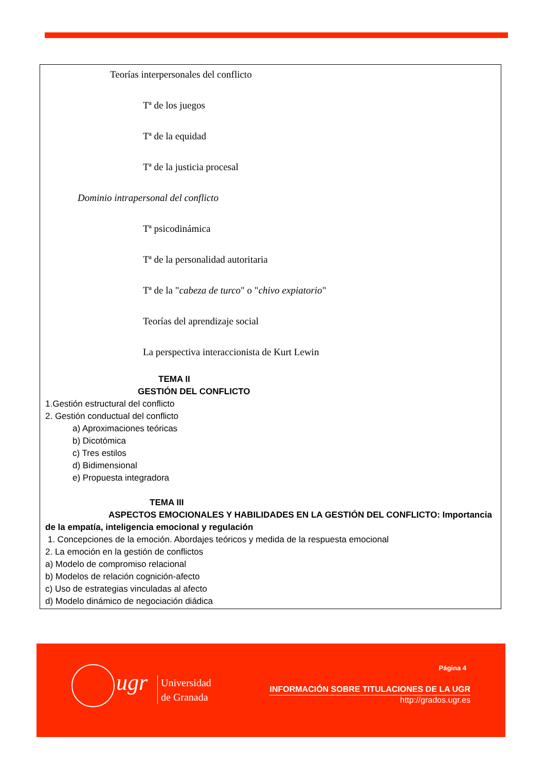Teorías interpersonales del conflicto
Tª de los juegos
Tª de la equidad
Tª de la justicia procesal
Dominio intrapersonal del conflicto
Tª psicodinámica
Tª de la personalidad autoritaria
Tª de la "cabeza de turco" o "chivo expiatorio"
Teorías del aprendizaje social
La perspectiva interaccionista de Kurt Lewin
TEMA II
GESTIÓN DEL CONFLICTO
1.Gestión estructural del conflicto
2. Gestión conductual del conflicto
a) Aproximaciones teóricas
b) Dicotómica
c) Tres estilos
d) Bidimensional
e) Propuesta integradora
TEMA III
ASPECTOS EMOCIONALES Y HABILIDADES EN LA GESTIÓN DEL CONFLICTO: Importancia de la empatía, inteligencia emocional y regulación
1. Concepciones de la emoción. Abordajes teóricos y medida de la respuesta emocional
2. La emoción en la gestión de conflictos
a) Modelo de compromiso relacional
b) Modelos de relación cognición-afecto
c) Uso de estrategias vinculadas al afecto
d) Modelo dinámico de negociación diádica
ugr
Universidad
de Granada
Página 4
INFORMACIÓN SOBRE TITULACIONES DE LA UGR
http://grados.ugr.es